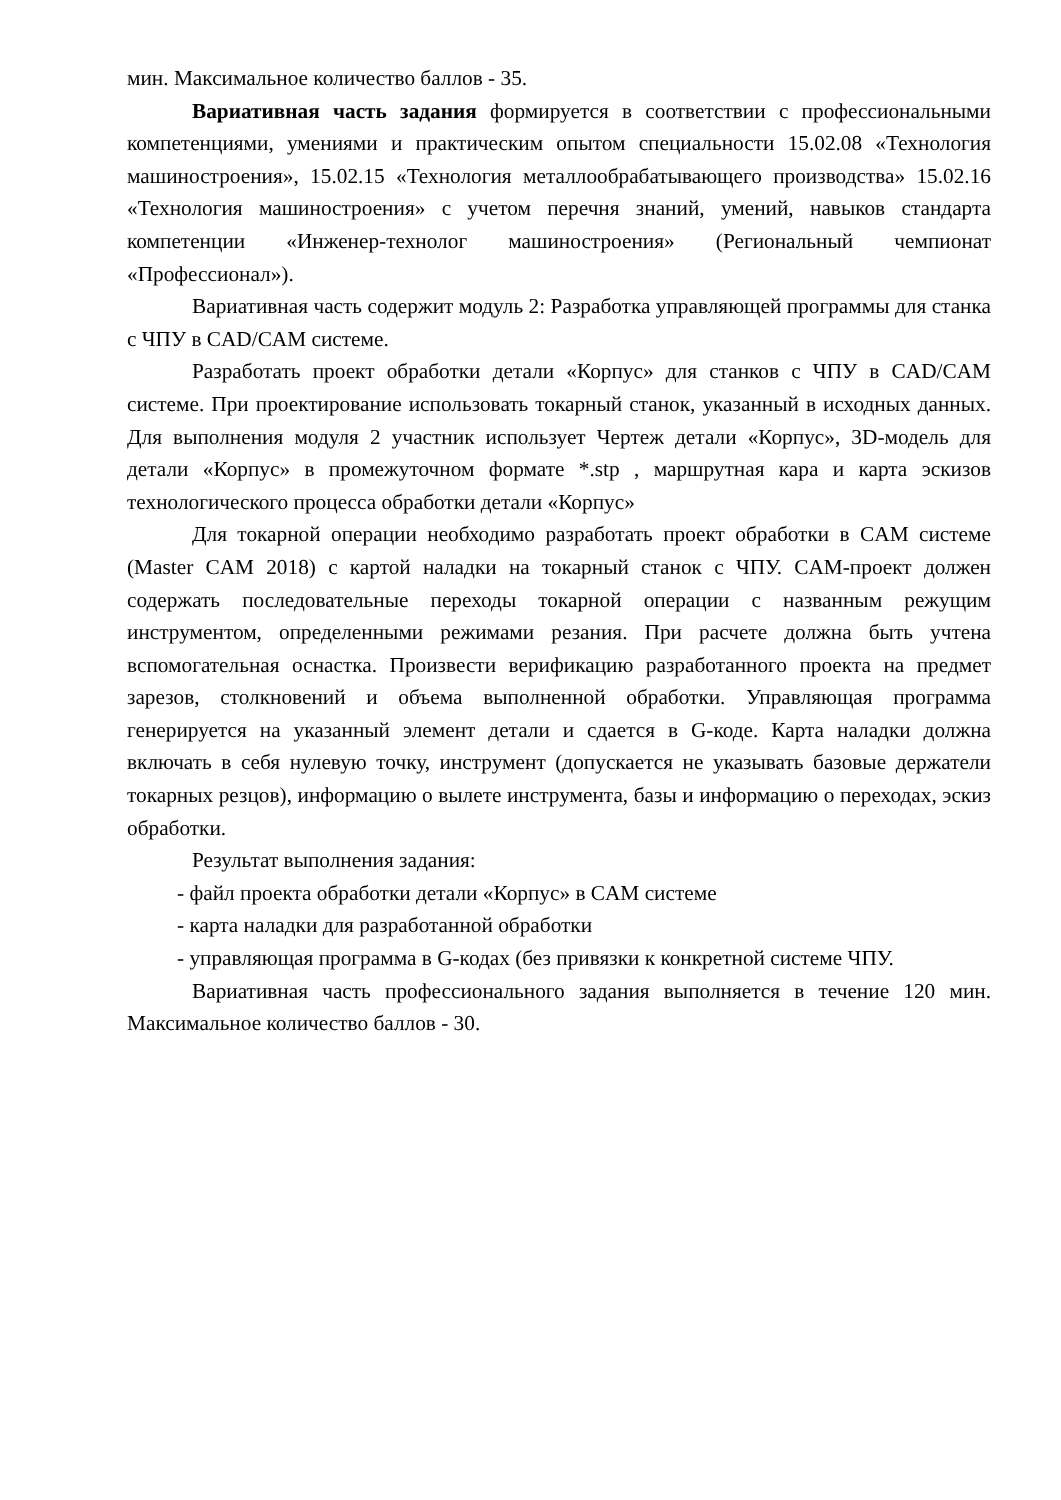мин. Максимальное количество баллов - 35.
Вариативная часть задания формируется в соответствии с профессиональными компетенциями, умениями и практическим опытом специальности 15.02.08 «Технология машиностроения», 15.02.15 «Технология металлообрабатывающего производства» 15.02.16 «Технология машиностроения» с учетом перечня знаний, умений, навыков стандарта компетенции «Инженер-технолог машиностроения» (Региональный чемпионат «Профессионал»).
Вариативная часть содержит модуль 2: Разработка управляющей программы для станка с ЧПУ в CAD/CAM системе.
Разработать проект обработки детали «Корпус» для станков с ЧПУ в CAD/CAM системе. При проектирование использовать токарный станок, указанный в исходных данных. Для выполнения модуля 2 участник использует Чертеж детали «Корпус», 3D-модель для детали «Корпус» в промежуточном формате *.stp , маршрутная кара и карта эскизов технологического процесса обработки детали «Корпус»
Для токарной операции необходимо разработать проект обработки в CAM системе (Master CAM 2018) с картой наладки на токарный станок с ЧПУ. CAM-проект должен содержать последовательные переходы токарной операции с названным режущим инструментом, определенными режимами резания. При расчете должна быть учтена вспомогательная оснастка. Произвести верификацию разработанного проекта на предмет зарезов, столкновений и объема выполненной обработки. Управляющая программа генерируется на указанный элемент детали и сдается в G-коде. Карта наладки должна включать в себя нулевую точку, инструмент (допускается не указывать базовые держатели токарных резцов), информацию о вылете инструмента, базы и информацию о переходах, эскиз обработки.
Результат выполнения задания:
- файл проекта обработки детали «Корпус» в CAM системе
- карта наладки для разработанной обработки
- управляющая программа в G-кодах (без привязки к конкретной системе ЧПУ.
Вариативная часть профессионального задания выполняется в течение 120 мин. Максимальное количество баллов - 30.